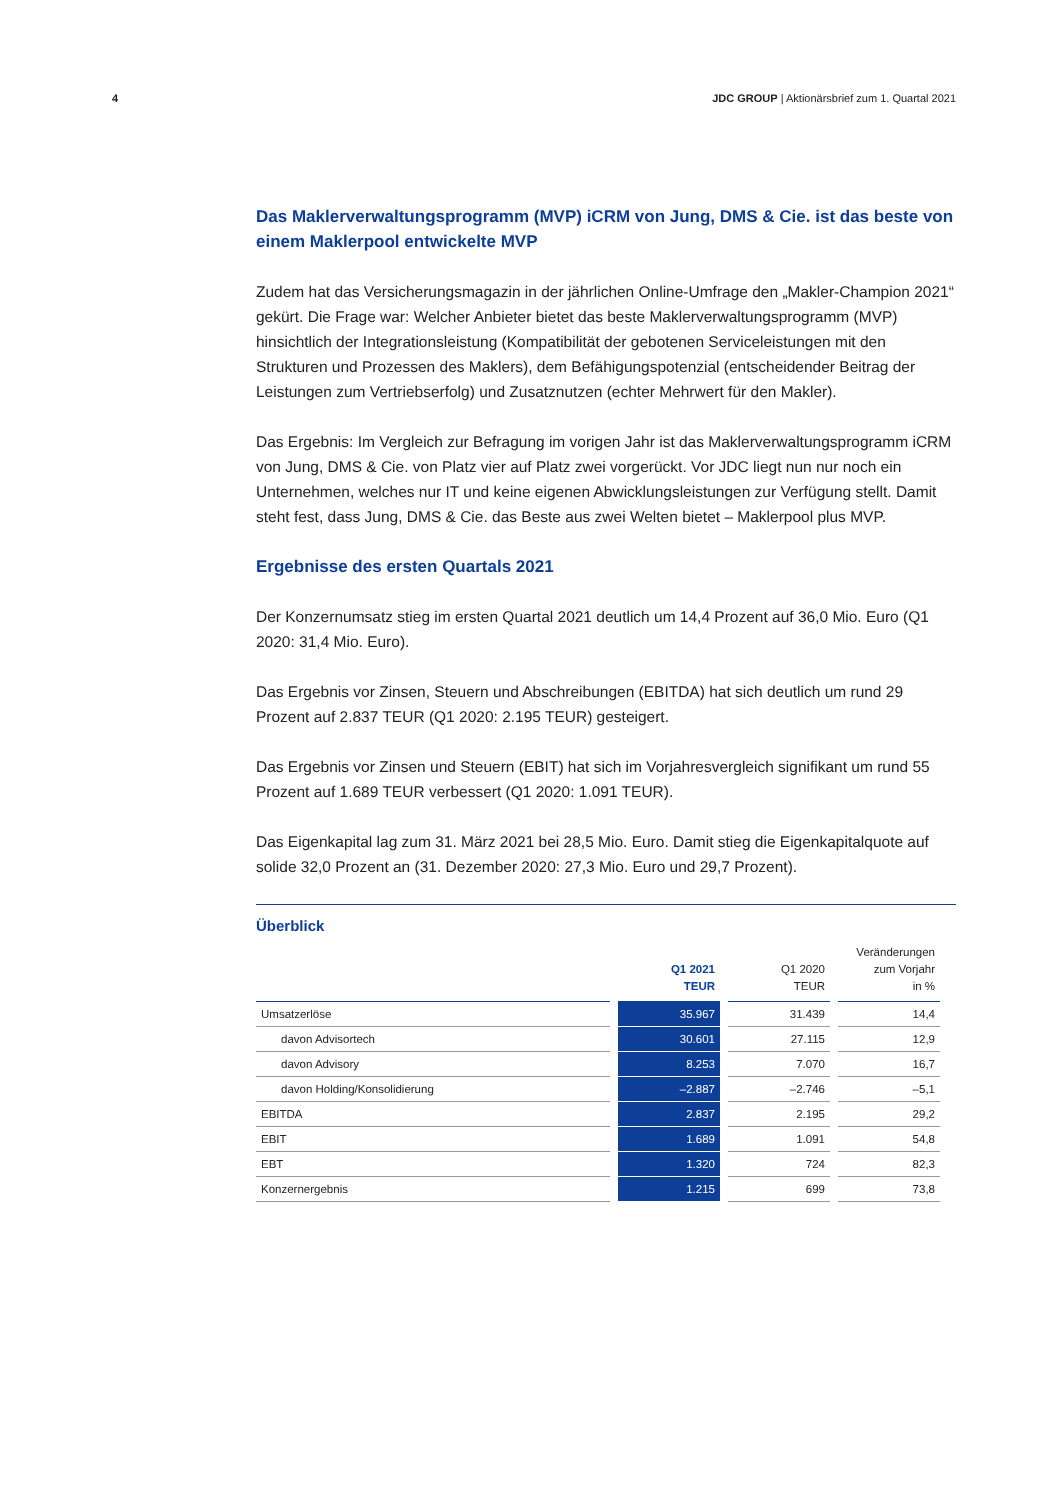4 JDC GROUP | Aktionärsbrief zum 1. Quartal 2021
Das Maklerverwaltungsprogramm (MVP) iCRM von Jung, DMS & Cie. ist das beste von einem Maklerpool entwickelte MVP
Zudem hat das Versicherungsmagazin in der jährlichen Online-Umfrage den „Makler-Champion 2021“ gekürt. Die Frage war: Welcher Anbieter bietet das beste Maklerverwaltungsprogramm (MVP) hinsichtlich der Integrationsleistung (Kompatibilität der gebotenen Serviceleistungen mit den Strukturen und Prozessen des Maklers), dem Befähigungspotenzial (entscheidender Beitrag der Leistungen zum Vertriebserfolg) und Zusatznutzen (echter Mehrwert für den Makler).
Das Ergebnis: Im Vergleich zur Befragung im vorigen Jahr ist das Maklerverwaltungsprogramm iCRM von Jung, DMS & Cie. von Platz vier auf Platz zwei vorgerückt. Vor JDC liegt nun nur noch ein Unternehmen, welches nur IT und keine eigenen Abwicklungsleistungen zur Verfügung stellt. Damit steht fest, dass Jung, DMS & Cie. das Beste aus zwei Welten bietet – Maklerpool plus MVP.
Ergebnisse des ersten Quartals 2021
Der Konzernumsatz stieg im ersten Quartal 2021 deutlich um 14,4 Prozent auf 36,0 Mio. Euro (Q1 2020: 31,4 Mio. Euro).
Das Ergebnis vor Zinsen, Steuern und Abschreibungen (EBITDA) hat sich deutlich um rund 29 Prozent auf 2.837 TEUR (Q1 2020: 2.195 TEUR) gesteigert.
Das Ergebnis vor Zinsen und Steuern (EBIT) hat sich im Vorjahresvergleich signifikant um rund 55 Prozent auf 1.689 TEUR verbessert (Q1 2020: 1.091 TEUR).
Das Eigenkapital lag zum 31. März 2021 bei 28,5 Mio. Euro. Damit stieg die Eigenkapitalquote auf solide 32,0 Prozent an (31. Dezember 2020: 27,3 Mio. Euro und 29,7 Prozent).
Überblick
| | Q1 2021 TEUR | Q1 2020 TEUR | Veränderungen zum Vorjahr in % |
| --- | --- | --- | --- |
| Umsatzerlöse | 35.967 | 31.439 | 14,4 |
| davon Advisortech | 30.601 | 27.115 | 12,9 |
| davon Advisory | 8.253 | 7.070 | 16,7 |
| davon Holding/Konsolidierung | –2.887 | –2.746 | –5,1 |
| EBITDA | 2.837 | 2.195 | 29,2 |
| EBIT | 1.689 | 1.091 | 54,8 |
| EBT | 1.320 | 724 | 82,3 |
| Konzernergebnis | 1.215 | 699 | 73,8 |